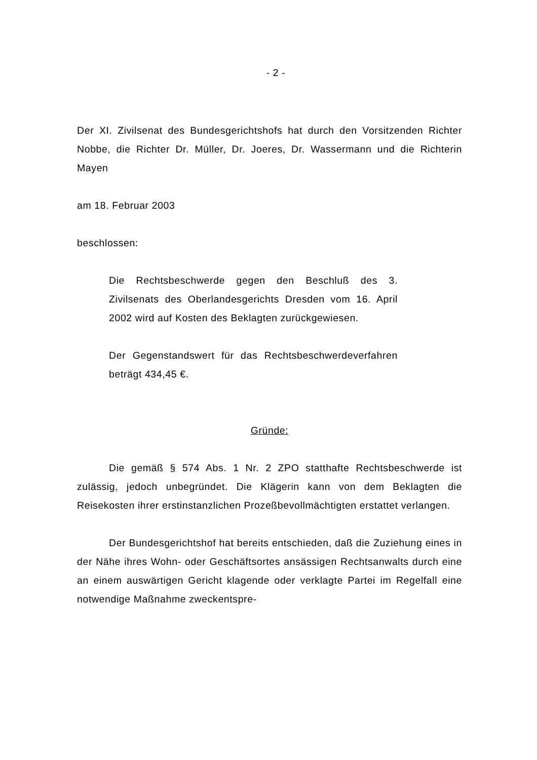- 2 -
Der XI. Zivilsenat des Bundesgerichtshofs hat durch den Vorsitzenden Richter Nobbe, die Richter Dr. Müller, Dr. Joeres, Dr. Wassermann und die Richterin Mayen
am 18. Februar 2003
beschlossen:
Die Rechtsbeschwerde gegen den Beschluß des 3. Zivilsenats des Oberlandesgerichts Dresden vom 16. April 2002 wird auf Kosten des Beklagten zurückgewiesen.
Der Gegenstandswert für das Rechtsbeschwerdeverfahren beträgt 434,45 €.
Gründe:
Die gemäß § 574 Abs. 1 Nr. 2 ZPO statthafte Rechtsbeschwerde ist zulässig, jedoch unbegründet. Die Klägerin kann von dem Beklagten die Reisekosten ihrer erstinstanzlichen Prozeßbevollmächtigten erstattet verlangen.
Der Bundesgerichtshof hat bereits entschieden, daß die Zuziehung eines in der Nähe ihres Wohn- oder Geschäftsortes ansässigen Rechtsanwalts durch eine an einem auswärtigen Gericht klagende oder verklagte Partei im Regelfall eine notwendige Maßnahme zweckentspre-